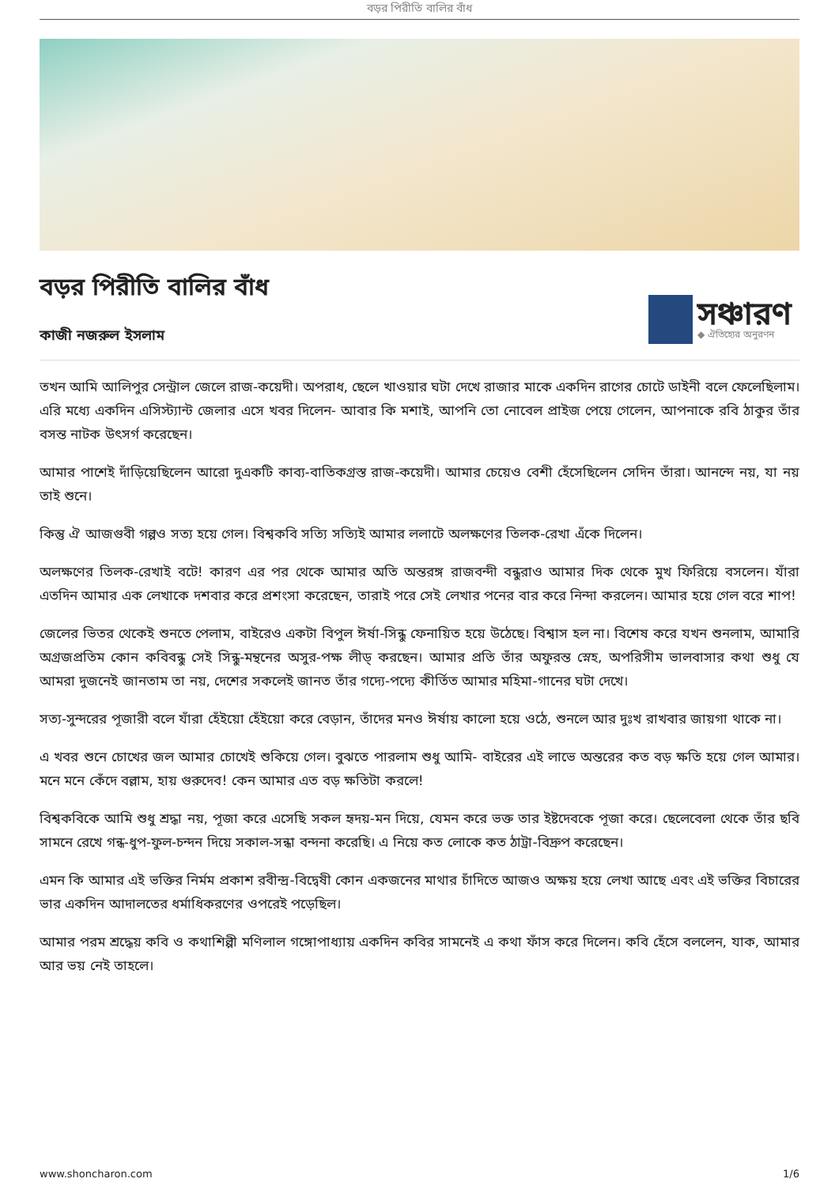বড়র পিরীতি বালির বাঁধ
বড়র পিরীতি বালির বাঁধ
কাজী নজরুল ইসলাম
সঞ্চারণ
◆ ঐতিহ্যের অনুরণন
তখন আমি আলিপুর সেন্ট্রাল জেলে রাজ-কয়েদী। অপরাধ, ছেলে খাওয়ার ঘটা দেখে রাজার মাকে একদিন রাগের চোটে ডাইনী বলে ফেলেছিলাম। এরি মধ্যে একদিন এসিস্ট্যান্ট জেলার এসে খবর দিলেন- আবার কি মশাই, আপনি তো নোবেল প্রাইজ পেয়ে গেলেন, আপনাকে রবি ঠাকুর তাঁর বসন্ত নাটক উৎসর্গ করেছেন।
আমার পাশেই দাঁড়িয়েছিলেন আরো দুএকটি কাব্য-বাতিকগ্রস্ত রাজ-কয়েদী। আমার চেয়েও বেশী হেঁসেছিলেন সেদিন তাঁরা। আনন্দে নয়, যা নয় তাই শুনে।
কিন্তু ঐ আজগুবী গল্পও সত্য হয়ে গেল। বিশ্বকবি সত্যি সত্যিই আমার ললাটে অলক্ষণের তিলক-রেখা এঁকে দিলেন।
অলক্ষণের তিলক-রেখাই বটে! কারণ এর পর থেকে আমার অতি অন্তরঙ্গ রাজবন্দী বন্ধুরাও আমার দিক থেকে মুখ ফিরিয়ে বসলেন। যাঁরা এতদিন আমার এক লেখাকে দশবার করে প্রশংসা করেছেন, তারাই পরে সেই লেখার পনের বার করে নিন্দা করলেন। আমার হয়ে গেল বরে শাপ!
জেলের ভিতর থেকেই শুনতে পেলাম, বাইরেও একটা বিপুল ঈর্ষা-সিন্ধু ফেনায়িত হয়ে উঠেছে। বিশ্বাস হল না। বিশেষ করে যখন শুনলাম, আমারি অগ্রজপ্রতিম কোন কবিবন্ধু সেই সিন্ধু-মন্থনের অসুর-পক্ষ লীড্ করছেন। আমার প্রতি তাঁর অফুরন্ত স্নেহ, অপরিসীম ভালবাসার কথা শুধু যে আমরা দুজনেই জানতাম তা নয়, দেশের সকলেই জানত তাঁর গদ্যে-পদ্যে কীর্তিত আমার মহিমা-গানের ঘটা দেখে।
সত্য-সুন্দরের পূজারী বলে যাঁরা হেঁইয়ো হেঁইয়ো করে বেড়ান, তাঁদের মনও ঈর্ষায় কালো হয়ে ওঠে, শুনলে আর দুঃখ রাখবার জায়গা থাকে না।
এ খবর শুনে চোখের জল আমার চোখেই শুকিয়ে গেল। বুঝতে পারলাম শুধু আমি- বাইরের এই লাভে অন্তরের কত বড় ক্ষতি হয়ে গেল আমার। মনে মনে কেঁদে বল্লাম, হায় গুরুদেব! কেন আমার এত বড় ক্ষতিটা করলে!
বিশ্বকবিকে আমি শুধু শ্রদ্ধা নয়, পূজা করে এসেছি সকল হৃদয়-মন দিয়ে, যেমন করে ভক্ত তার ইষ্টদেবকে পূজা করে। ছেলেবেলা থেকে তাঁর ছবি সামনে রেখে গন্ধ-ধুপ-ফুল-চন্দন দিয়ে সকাল-সন্ধা বন্দনা করেছি। এ নিয়ে কত লোকে কত ঠাট্রা-বিদ্রুপ করেছেন।
এমন কি আমার এই ভক্তির নির্মম প্রকাশ রবীন্দ্র-বিদ্বেষী কোন একজনের মাথার চাঁদিতে আজও অক্ষয় হয়ে লেখা আছে এবং এই ভক্তির বিচারের ভার একদিন আদালতের ধর্মাধিকরণের ওপরেই পড়েছিল।
আমার পরম শ্রদ্ধেয় কবি ও কথাশিল্পী মণিলাল গঙ্গোপাধ্যায় একদিন কবির সামনেই এ কথা ফাঁস করে দিলেন। কবি হেঁসে বললেন, যাক, আমার আর ভয় নেই তাহলে।
www.shoncharon.com 1/6